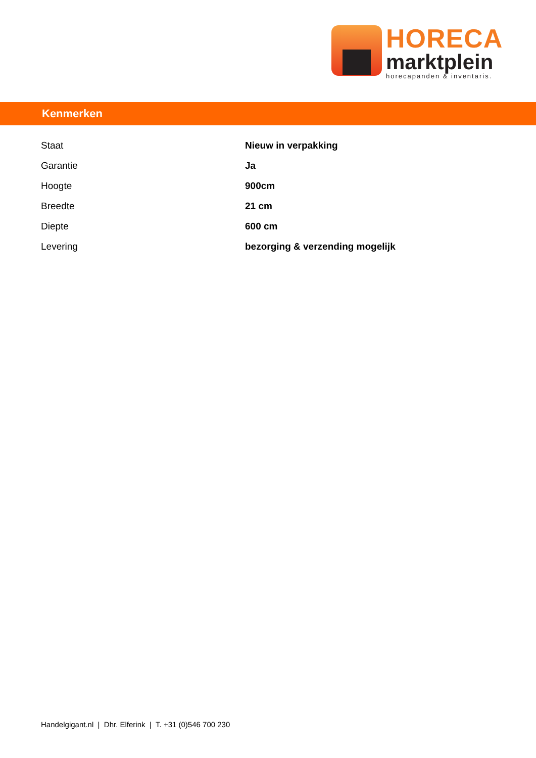HORECA
marktplein
horecapanden & inventaris.
Kenmerken
| Staat | Nieuw in verpakking |
| Garantie | Ja |
| Hoogte | 900cm |
| Breedte | 21 cm |
| Diepte | 600 cm |
| Levering | bezorging & verzending mogelijk |
Handelgigant.nl | Dhr. Elferink | T. +31 (0)546 700 230